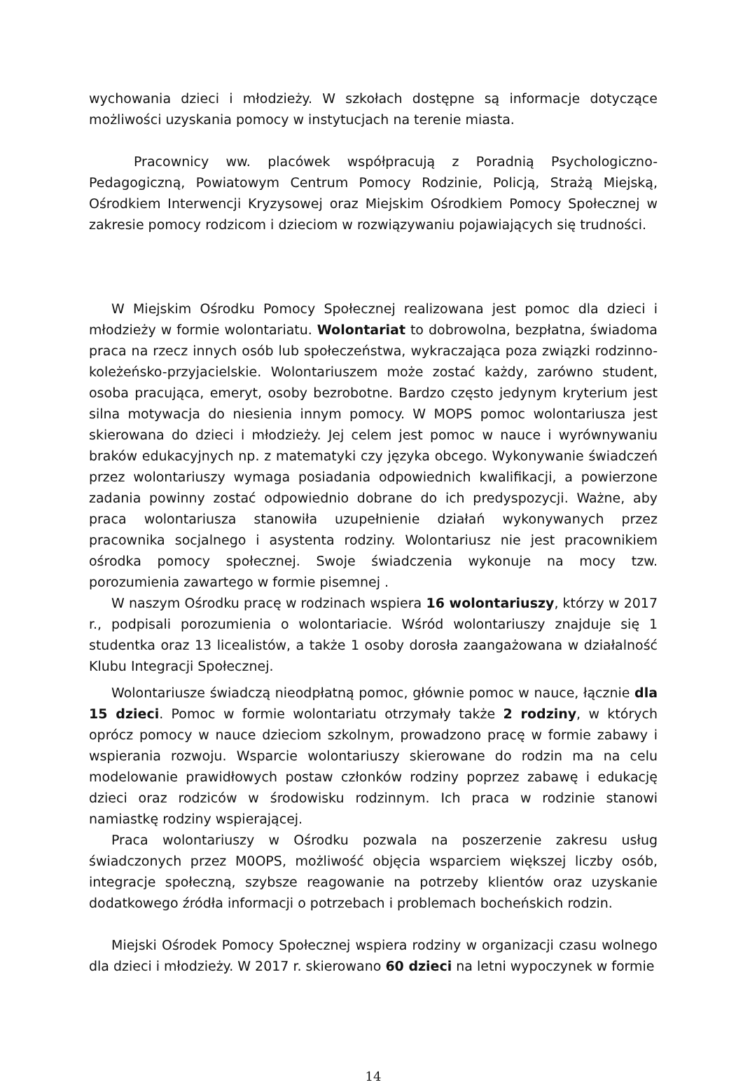wychowania dzieci i młodzieży. W szkołach dostępne są informacje dotyczące możliwości uzyskania pomocy w instytucjach na terenie miasta.
Pracownicy ww. placówek współpracują z Poradnią Psychologiczno-Pedagogiczną, Powiatowym Centrum Pomocy Rodzinie, Policją, Strażą Miejską, Ośrodkiem Interwencji Kryzysowej oraz Miejskim Ośrodkiem Pomocy Społecznej w zakresie pomocy rodzicom i dzieciom w rozwiązywaniu pojawiających się trudności.
W Miejskim Ośrodku Pomocy Społecznej realizowana jest pomoc dla dzieci i młodzieży w formie wolontariatu. Wolontariat to dobrowolna, bezpłatna, świadoma praca na rzecz innych osób lub społeczeństwa, wykraczająca poza związki rodzinno-koleżeńsko-przyjacielskie. Wolontariuszem może zostać każdy, zarówno student, osoba pracująca, emeryt, osoby bezrobotne. Bardzo często jedynym kryterium jest silna motywacja do niesienia innym pomocy. W MOPS pomoc wolontariusza jest skierowana do dzieci i młodzieży. Jej celem jest pomoc w nauce i wyrównywaniu braków edukacyjnych np. z matematyki czy języka obcego. Wykonywanie świadczeń przez wolontariuszy wymaga posiadania odpowiednich kwalifikacji, a powierzone zadania powinny zostać odpowiednio dobrane do ich predyspozycji. Ważne, aby praca wolontariusza stanowiła uzupełnienie działań wykonywanych przez pracownika socjalnego i asystenta rodziny. Wolontariusz nie jest pracownikiem ośrodka pomocy społecznej. Swoje świadczenia wykonuje na mocy tzw. porozumienia zawartego w formie pisemnej .
W naszym Ośrodku pracę w rodzinach wspiera 16 wolontariuszy, którzy w 2017 r., podpisali porozumienia o wolontariacie. Wśród wolontariuszy znajduje się 1 studentka oraz 13 licealistów, a także 1 osoby dorosła zaangażowana w działalność Klubu Integracji Społecznej.
Wolontariusze świadczą nieodpłatną pomoc, głównie pomoc w nauce, łącznie dla 15 dzieci. Pomoc w formie wolontariatu otrzymały także 2 rodziny, w których oprócz pomocy w nauce dzieciom szkolnym, prowadzono pracę w formie zabawy i wspierania rozwoju. Wsparcie wolontariuszy skierowane do rodzin ma na celu modelowanie prawidłowych postaw członków rodziny poprzez zabawę i edukację dzieci oraz rodziców w środowisku rodzinnym. Ich praca w rodzinie stanowi namiastkę rodziny wspierającej.
Praca wolontariuszy w Ośrodku pozwala na poszerzenie zakresu usług świadczonych przez M0OPS, możliwość objęcia wsparciem większej liczby osób, integracje społeczną, szybsze reagowanie na potrzeby klientów oraz uzyskanie dodatkowego źródła informacji o potrzebach i problemach bocheńskich rodzin.
Miejski Ośrodek Pomocy Społecznej wspiera rodziny w organizacji czasu wolnego dla dzieci i młodzieży. W 2017 r. skierowano 60 dzieci na letni wypoczynek w formie
14